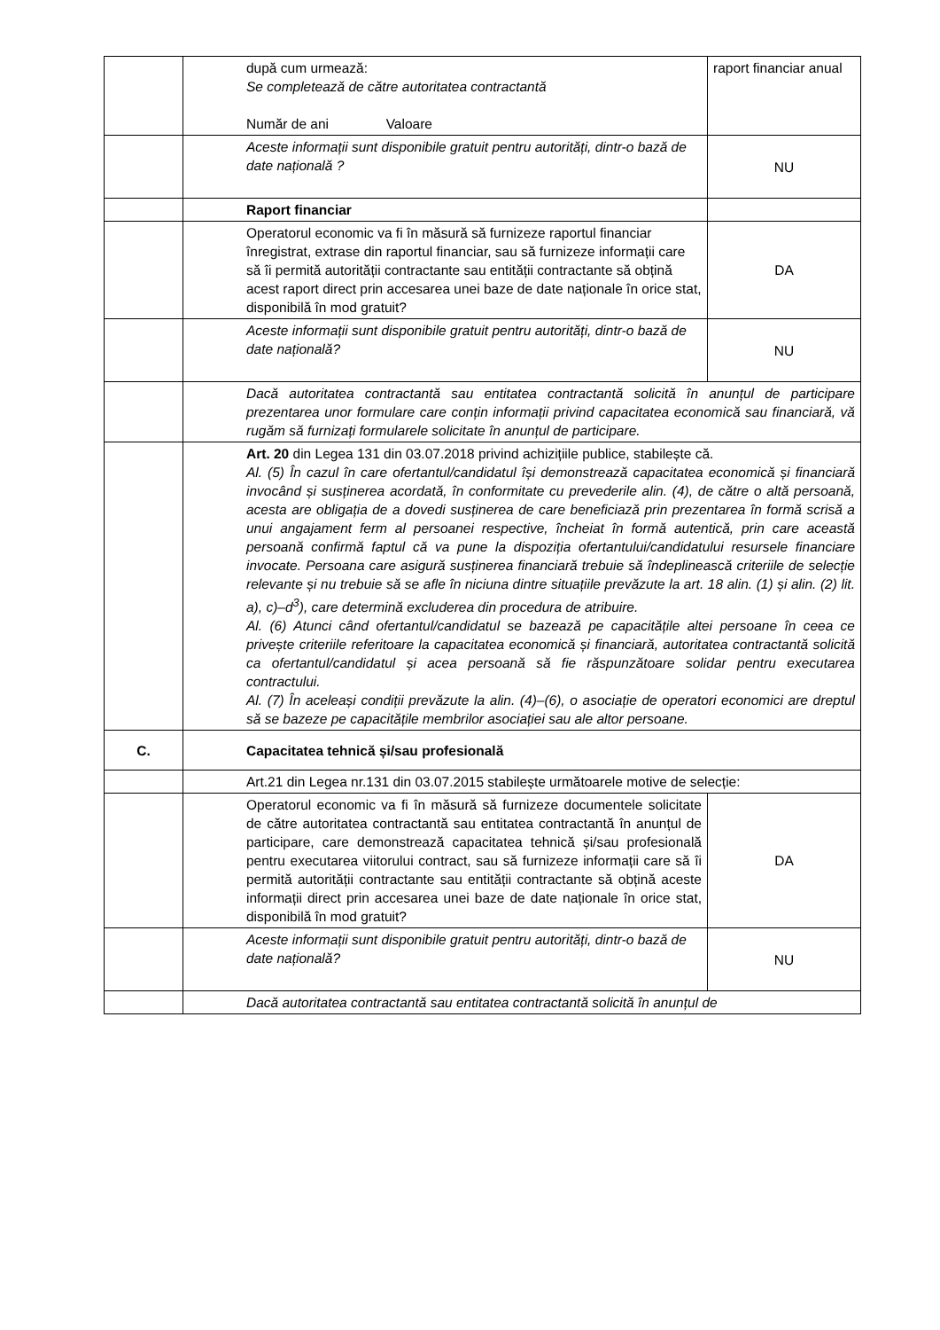| | | după cum urmează: Se completează de către autoritatea contractantă Număr de ani Valoare | raport financiar anual |
| | | Aceste informații sunt disponibile gratuit pentru autorități, dintr-o bază de date națională ? | NU |
| | | Raport financiar | |
| | | Operatorul economic va fi în măsură să furnizeze raportul financiar înregistrat, extrase din raportul financiar, sau să furnizeze informații care să îi permită autorității contractante sau entității contractante să obțină acest raport direct prin accesarea unei baze de date naționale în orice stat, disponibilă în mod gratuit? | DA |
| | | Aceste informații sunt disponibile gratuit pentru autorități, dintr-o bază de date națională? | NU |
| | | Dacă autoritatea contractantă sau entitatea contractantă solicită în anunțul de participare prezentarea unor formulare care conțin informații privind capacitatea economică sau financiară, vă rugăm să furnizați formularele solicitate în anunțul de participare. | |
| | | Art. 20 din Legea 131 din 03.07.2018 privind achizițiile publice, stabilește că. Al. (5) În cazul în care ofertantul/candidatul își demonstrează capacitatea economică și financiară invocând și susținerea acordată, în conformitate cu prevederile alin. (4), de către o altă persoană, acesta are obligația de a dovedi susținerea de care beneficiază prin prezentarea în formă scrisă a unui angajament ferm al persoanei respective, încheiat în formă autentică, prin care această persoană confirmă faptul că va pune la dispoziția ofertantului/candidatului resursele financiare invocate. Persoana care asigură susținerea financiară trebuie să îndeplinească criteriile de selecție relevante și nu trebuie să se afle în niciuna dintre situațiile prevăzute la art. 18 alin. (1) și alin. (2) lit. a), c)–d<sup>3</sup>), care determină excluderea din procedura de atribuire. Al. (6) Atunci când ofertantul/candidatul se bazează pe capacitățile altei persoane în ceea ce privește criteriile referitoare la capacitatea economică și financiară, autoritatea contractantă solicită ca ofertantul/candidatul și acea persoană să fie răspunzătoare solidar pentru executarea contractului. Al. (7) În aceleași condiții prevăzute la alin. (4)–(6), o asociație de operatori economici are dreptul să se bazeze pe capacitățile membrilor asociației sau ale altor persoane. | |
| C. | | Capacitatea tehnică și/sau profesională | |
| | | Art.21 din Legea nr.131 din 03.07.2015 stabilește următoarele motive de selecție: | |
| | | Operatorul economic va fi în măsură să furnizeze documentele solicitate de către autoritatea contractantă sau entitatea contractantă în anunțul de participare, care demonstrează capacitatea tehnică și/sau profesională pentru executarea viitorului contract, sau să furnizeze informații care să îi permită autorității contractante sau entității contractante să obțină aceste informații direct prin accesarea unei baze de date naționale în orice stat, disponibilă în mod gratuit? | DA |
| | | Aceste informații sunt disponibile gratuit pentru autorități, dintr-o bază de date națională? | NU |
| | | Dacă autoritatea contractantă sau entitatea contractantă solicită în anunțul de | |